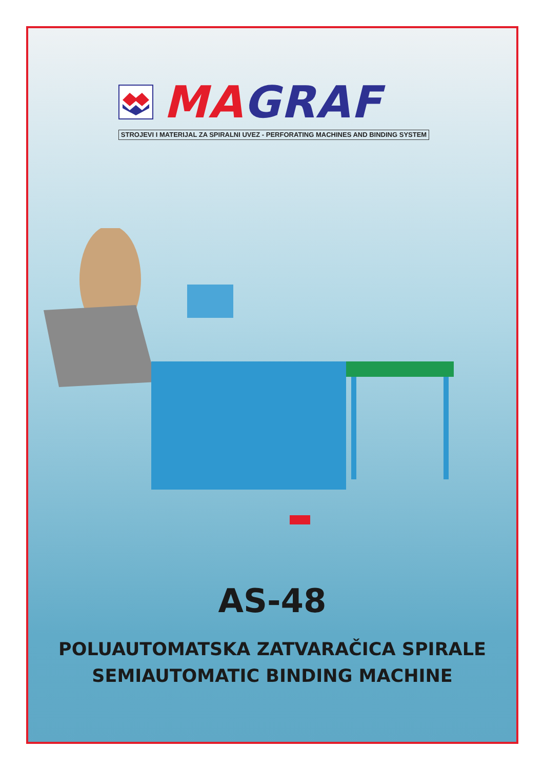MA GRAF
STROJEVI I MATERIJAL ZA SPIRALNI UVEZ - PERFORATING MACHINES AND BINDING SYSTEM
AS-48
POLUAUTOMATSKA ZATVARAČICA SPIRALE
SEMIAUTOMATIC BINDING MACHINE